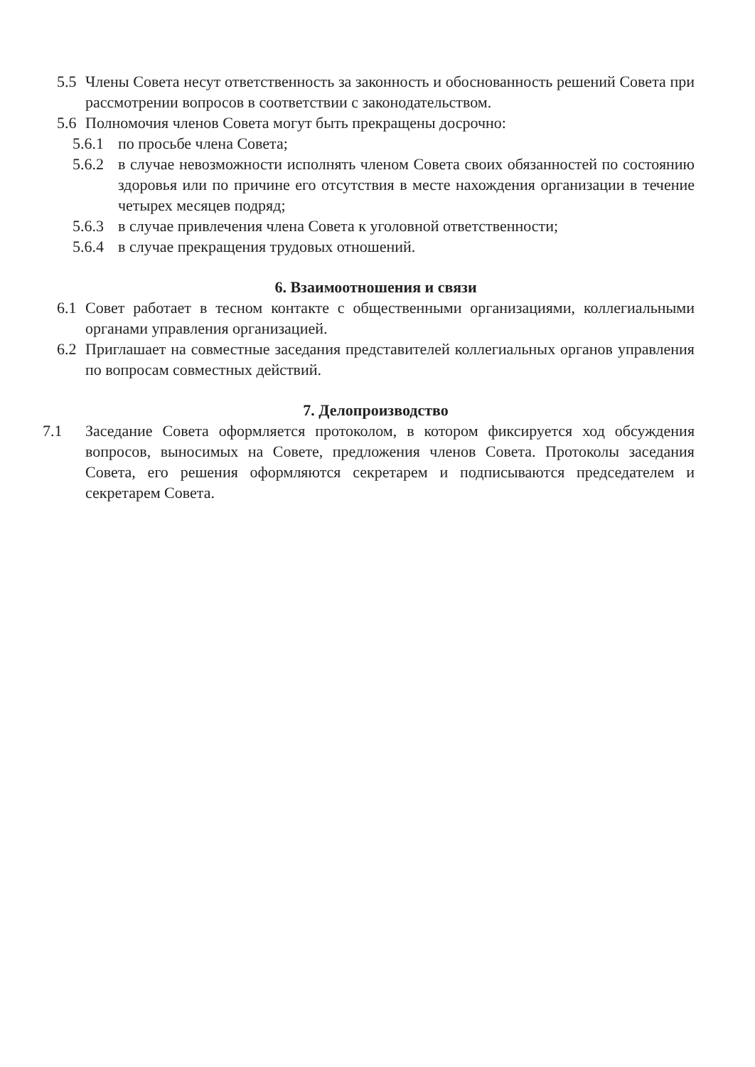5.5 Члены Совета несут ответственность за законность и обоснованность решений Совета при рассмотрении вопросов в соответствии с законодательством.
5.6 Полномочия членов Совета могут быть прекращены досрочно:
5.6.1 по просьбе члена Совета;
5.6.2 в случае невозможности исполнять членом Совета своих обязанностей по состоянию здоровья или по причине его отсутствия в месте нахождения организации в течение четырех месяцев подряд;
5.6.3 в случае привлечения члена Совета к уголовной ответственности;
5.6.4 в случае прекращения трудовых отношений.
6. Взаимоотношения и связи
6.1 Совет работает в тесном контакте с общественными организациями, коллегиальными органами управления организацией.
6.2 Приглашает на совместные заседания представителей коллегиальных органов управления по вопросам совместных действий.
7. Делопроизводство
7.1 Заседание Совета оформляется протоколом, в котором фиксируется ход обсуждения вопросов, выносимых на Совете, предложения членов Совета. Протоколы заседания Совета, его решения оформляются секретарем и подписываются председателем и секретарем Совета.